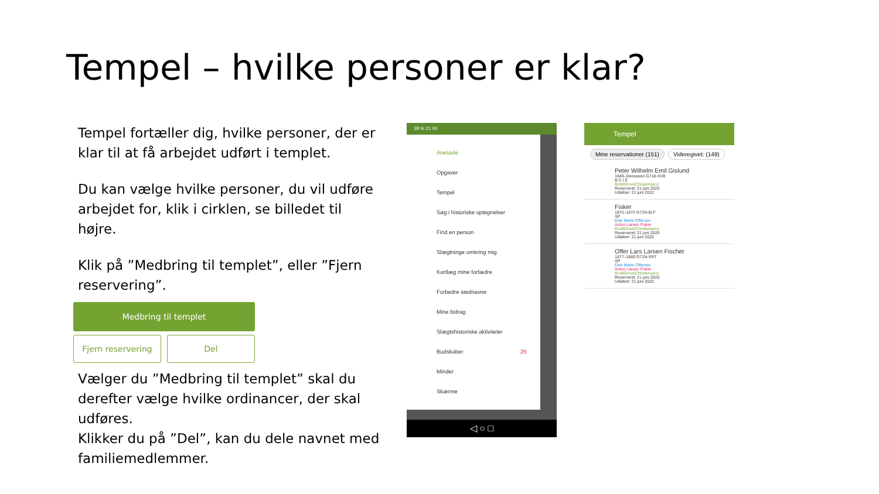Tempel – hvilke personer er klar?
Tempel fortæller dig, hvilke personer, der er klar til at få arbejdet udført i templet.
Du kan vælge hvilke personer, du vil udføre arbejdet for, klik i cirklen, se billedet til højre.
Klik på ”Medbring til templet”, eller ”Fjern reservering”.
Medbring til templet
Fjern reservering Del
Vælger du ”Medbring til templet” skal du derefter vælge hvilke ordinancer, der skal udføres.
Klikker du på ”Del”, kan du dele navnet med familiemedlemmer.
38 % 21.00
Anetavle
Opgaver
Tempel
Søg i historiske optegnelser
Find en person
Slægtninge omkring mig
Kortlæg mine forfædre
Forbedre stednavne
Mine bidrag
Slægtshistoriske aktiviteter
Budskaber 26
Minder
Skærme
◁ ○ □
Tempel
Mine reservationer (151) Videregivet: (149)
Peter Wilhelm Emil Gislund
1849–Deceased G718-XVB
B C I E
BodilGroveChristensen1
Reserveret: 21 juni 2020
Udløber: 21 juni 2022
Fisker
1872–1872 G71N-8LF
SP
Else Marie Offersen
Anton Larsen Fisker
BodilGroveChristensen1
Reserveret: 21 juni 2020
Udløber: 21 juni 2022
Offer Lars Larsen Fischer
1877–1880 G71N-SRT
SP
Else Marie Offersen
Anton Larsen Fisker
BodilGroveChristensen1
Reserveret: 21 juni 2020
Udløber: 21 juni 2022